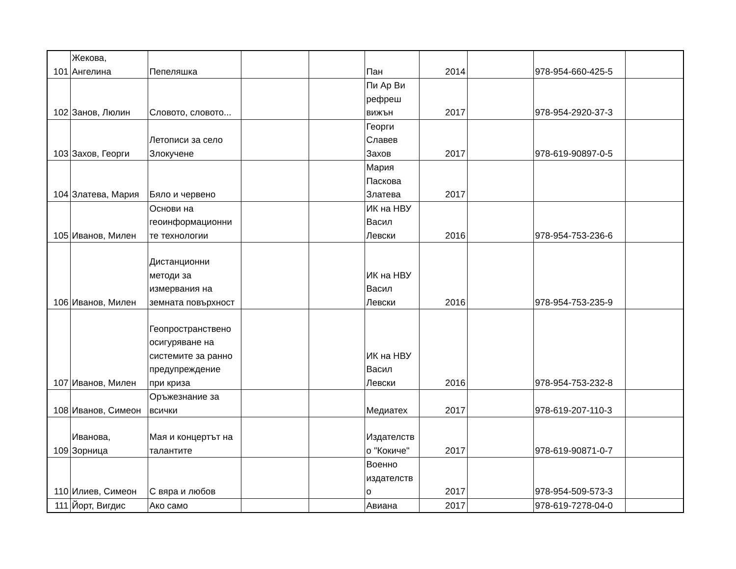| 101 | Жекова, Ангелина | Пепеляшка | | | Пан | 2014 | | 978-954-660-425-5 | |
| 102 | Занов, Люлин | Словото, словото... | | | Пи Ар Ви рефреш вижън | 2017 | | 978-954-2920-37-3 | |
| 103 | Захов, Георги | Летописи за село Злокучене | | | Георги Славев Захов | 2017 | | 978-619-90897-0-5 | |
| 104 | Златева, Мария | Бяло и червено | | | Мария Паскова Златева | 2017 | | | |
| 105 | Иванов, Милен | Основи на геоинформационни те технологии | | | ИК на НВУ Васил Левски | 2016 | | 978-954-753-236-6 | |
| 106 | Иванов, Милен | Дистанционни методи за измервания на земната повърхност | | | ИК на НВУ Васил Левски | 2016 | | 978-954-753-235-9 | |
| 107 | Иванов, Милен | Геопространствено осигуряване на системите за ранно предупреждение при криза | | | ИК на НВУ Васил Левски | 2016 | | 978-954-753-232-8 | |
| 108 | Иванов, Симеон | Оръжезнание за всички | | | Медиатех | 2017 | | 978-619-207-110-3 | |
| 109 | Иванова, Зорница | Мая и концертът на талантите | | | Издателств о "Кокиче" | 2017 | | 978-619-90871-0-7 | |
| 110 | Илиев, Симеон | С вяра и любов | | | Военно издателств о | 2017 | | 978-954-509-573-3 | |
| 111 | Йорт, Вигдис | Ако само | | | Авиана | 2017 | | 978-619-7278-04-0 | |